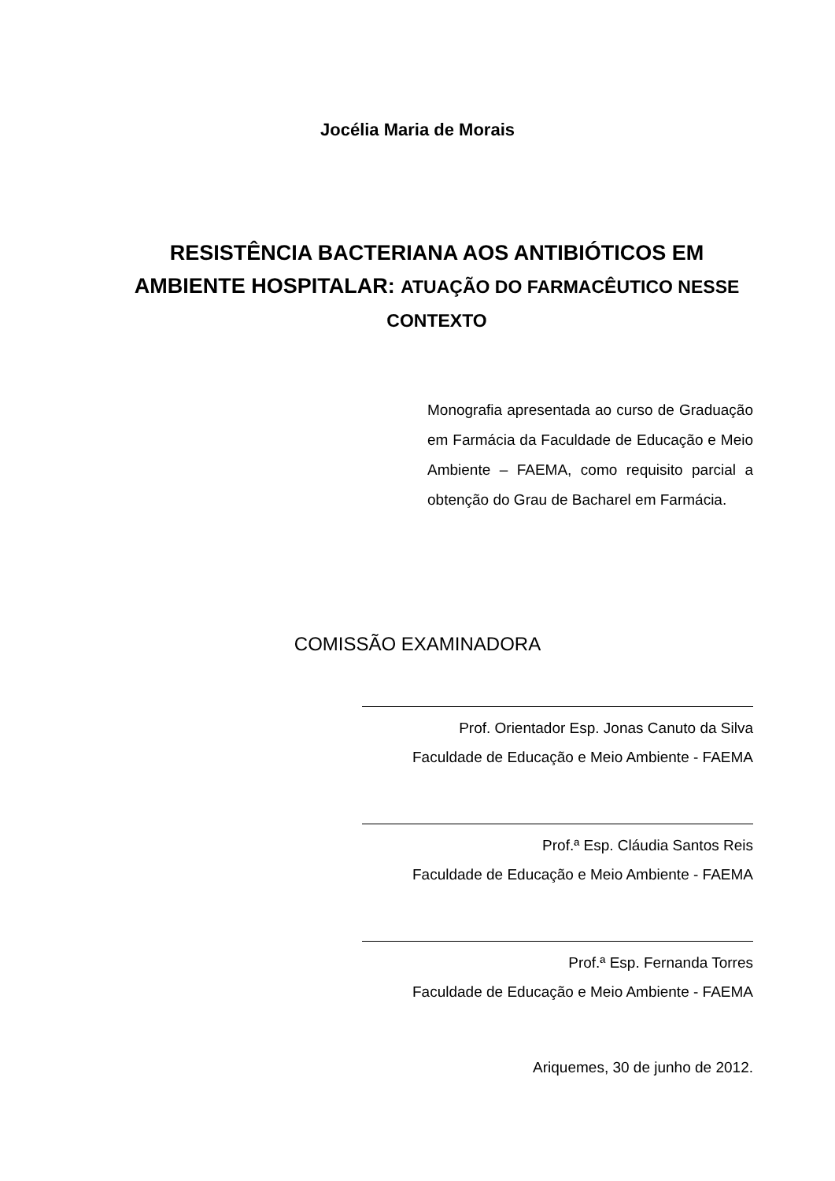Jocélia Maria de Morais
RESISTÊNCIA BACTERIANA AOS ANTIBIÓTICOS EM AMBIENTE HOSPITALAR: ATUAÇÃO DO FARMACÊUTICO NESSE CONTEXTO
Monografia apresentada ao curso de Graduação em Farmácia da Faculdade de Educação e Meio Ambiente – FAEMA, como requisito parcial a obtenção do Grau de Bacharel em Farmácia.
COMISSÃO EXAMINADORA
Prof. Orientador Esp. Jonas Canuto da Silva
Faculdade de Educação e Meio Ambiente - FAEMA
Prof.ª Esp. Cláudia Santos Reis
Faculdade de Educação e Meio Ambiente - FAEMA
Prof.ª Esp. Fernanda Torres
Faculdade de Educação e Meio Ambiente - FAEMA
Ariquemes, 30 de junho de 2012.